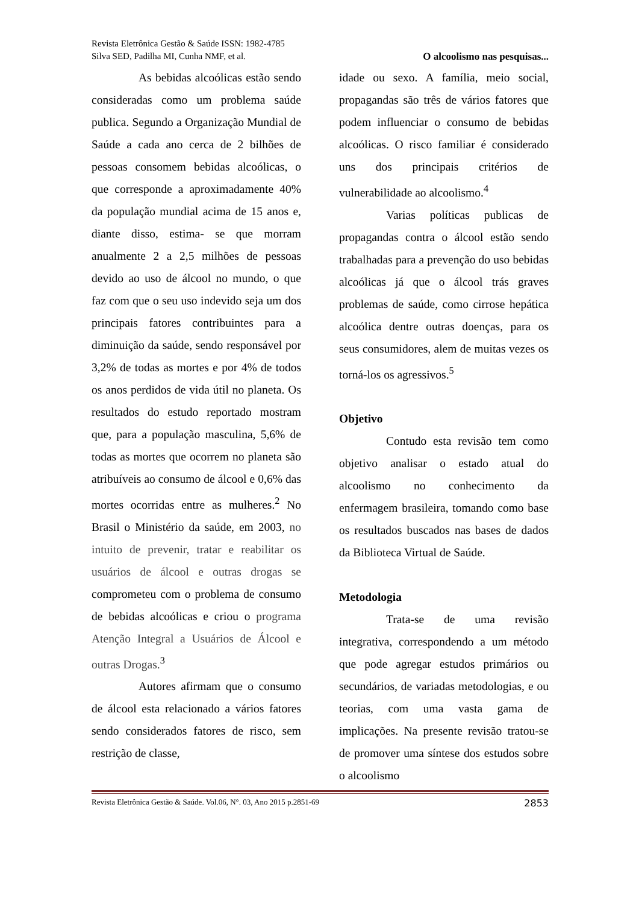Revista Eletrônica Gestão & Saúde ISSN: 1982-4785
Silva SED, Padilha MI, Cunha NMF, et al. O alcoolismo nas pesquisas...
As bebidas alcoólicas estão sendo consideradas como um problema saúde publica. Segundo a Organização Mundial de Saúde a cada ano cerca de 2 bilhões de pessoas consomem bebidas alcoólicas, o que corresponde a aproximadamente 40% da população mundial acima de 15 anos e, diante disso, estima- se que morram anualmente 2 a 2,5 milhões de pessoas devido ao uso de álcool no mundo, o que faz com que o seu uso indevido seja um dos principais fatores contribuintes para a diminuição da saúde, sendo responsável por 3,2% de todas as mortes e por 4% de todos os anos perdidos de vida útil no planeta. Os resultados do estudo reportado mostram que, para a população masculina, 5,6% de todas as mortes que ocorrem no planeta são atribuíveis ao consumo de álcool e 0,6% das mortes ocorridas entre as mulheres.<sup>2</sup> No Brasil o Ministério da saúde, em 2003, no intuito de prevenir, tratar e reabilitar os usuários de álcool e outras drogas se comprometeu com o problema de consumo de bebidas alcoólicas e criou o programa Atenção Integral a Usuários de Álcool e outras Drogas.<sup>3</sup>
Autores afirmam que o consumo de álcool esta relacionado a vários fatores sendo considerados fatores de risco, sem restrição de classe,
idade ou sexo. A família, meio social, propagandas são três de vários fatores que podem influenciar o consumo de bebidas alcoólicas. O risco familiar é considerado uns dos principais critérios de vulnerabilidade ao alcoolismo.<sup>4</sup>
Varias políticas publicas de propagandas contra o álcool estão sendo trabalhadas para a prevenção do uso bebidas alcoólicas já que o álcool trás graves problemas de saúde, como cirrose hepática alcoólica dentre outras doenças, para os seus consumidores, alem de muitas vezes os torná-los os agressivos.<sup>5</sup>
Objetivo
Contudo esta revisão tem como objetivo analisar o estado atual do alcoolismo no conhecimento da enfermagem brasileira, tomando como base os resultados buscados nas bases de dados da Biblioteca Virtual de Saúde.
Metodologia
Trata-se de uma revisão integrativa, correspondendo a um método que pode agregar estudos primários ou secundários, de variadas metodologias, e ou teorias, com uma vasta gama de implicações. Na presente revisão tratou-se de promover uma síntese dos estudos sobre o alcoolismo
Revista Eletrônica Gestão & Saúde. Vol.06, N°. 03, Ano 2015 p.2851-69 2853